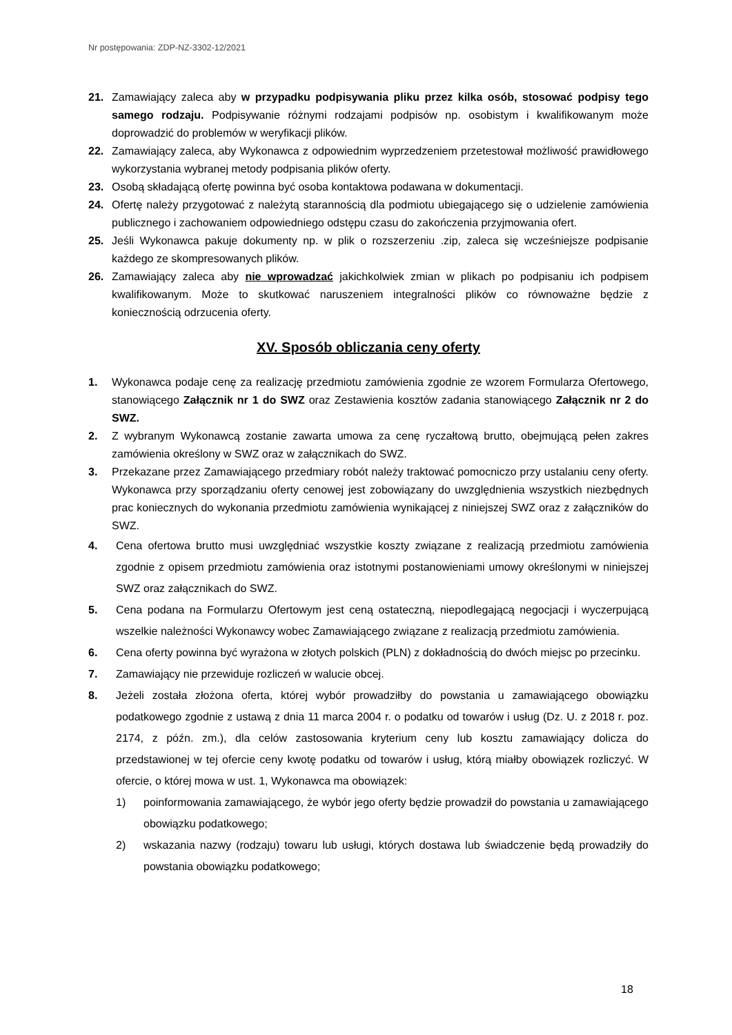Nr postępowania: ZDP-NZ-3302-12/2021
21. Zamawiający zaleca aby w przypadku podpisywania pliku przez kilka osób, stosować podpisy tego samego rodzaju. Podpisywanie różnymi rodzajami podpisów np. osobistym i kwalifikowanym może doprowadzić do problemów w weryfikacji plików.
22. Zamawiający zaleca, aby Wykonawca z odpowiednim wyprzedzeniem przetestował możliwość prawidłowego wykorzystania wybranej metody podpisania plików oferty.
23. Osobą składającą ofertę powinna być osoba kontaktowa podawana w dokumentacji.
24. Ofertę należy przygotować z należytą starannością dla podmiotu ubiegającego się o udzielenie zamówienia publicznego i zachowaniem odpowiedniego odstępu czasu do zakończenia przyjmowania ofert.
25. Jeśli Wykonawca pakuje dokumenty np. w plik o rozszerzeniu .zip, zaleca się wcześniejsze podpisanie każdego ze skompresowanych plików.
26. Zamawiający zaleca aby nie wprowadzać jakichkolwiek zmian w plikach po podpisaniu ich podpisem kwalifikowanym. Może to skutkować naruszeniem integralności plików co równoważne będzie z koniecznością odrzucenia oferty.
XV. Sposób obliczania ceny oferty
1. Wykonawca podaje cenę za realizację przedmiotu zamówienia zgodnie ze wzorem Formularza Ofertowego, stanowiącego Załącznik nr 1 do SWZ oraz Zestawienia kosztów zadania stanowiącego Załącznik nr 2 do SWZ.
2. Z wybranym Wykonawcą zostanie zawarta umowa za cenę ryczałtową brutto, obejmującą pełen zakres zamówienia określony w SWZ oraz w załącznikach do SWZ.
3. Przekazane przez Zamawiającego przedmiary robót należy traktować pomocniczo przy ustalaniu ceny oferty. Wykonawca przy sporządzaniu oferty cenowej jest zobowiązany do uwzględnienia wszystkich niezbędnych prac koniecznych do wykonania przedmiotu zamówienia wynikającej z niniejszej SWZ oraz z załączników do SWZ.
4. Cena ofertowa brutto musi uwzględniać wszystkie koszty związane z realizacją przedmiotu zamówienia zgodnie z opisem przedmiotu zamówienia oraz istotnymi postanowieniami umowy określonymi w niniejszej SWZ oraz załącznikach do SWZ.
5. Cena podana na Formularzu Ofertowym jest ceną ostateczną, niepodlegającą negocjacji i wyczerpującą wszelkie należności Wykonawcy wobec Zamawiającego związane z realizacją przedmiotu zamówienia.
6. Cena oferty powinna być wyrażona w złotych polskich (PLN) z dokładnością do dwóch miejsc po przecinku.
7. Zamawiający nie przewiduje rozliczeń w walucie obcej.
8. Jeżeli została złożona oferta, której wybór prowadziłby do powstania u zamawiającego obowiązku podatkowego zgodnie z ustawą z dnia 11 marca 2004 r. o podatku od towarów i usług (Dz. U. z 2018 r. poz. 2174, z późn. zm.), dla celów zastosowania kryterium ceny lub kosztu zamawiający dolicza do przedstawionej w tej ofercie ceny kwotę podatku od towarów i usług, którą miałby obowiązek rozliczyć. W ofercie, o której mowa w ust. 1, Wykonawca ma obowiązek:
1) poinformowania zamawiającego, że wybór jego oferty będzie prowadził do powstania u zamawiającego obowiązku podatkowego;
2) wskazania nazwy (rodzaju) towaru lub usługi, których dostawa lub świadczenie będą prowadziły do powstania obowiązku podatkowego;
18